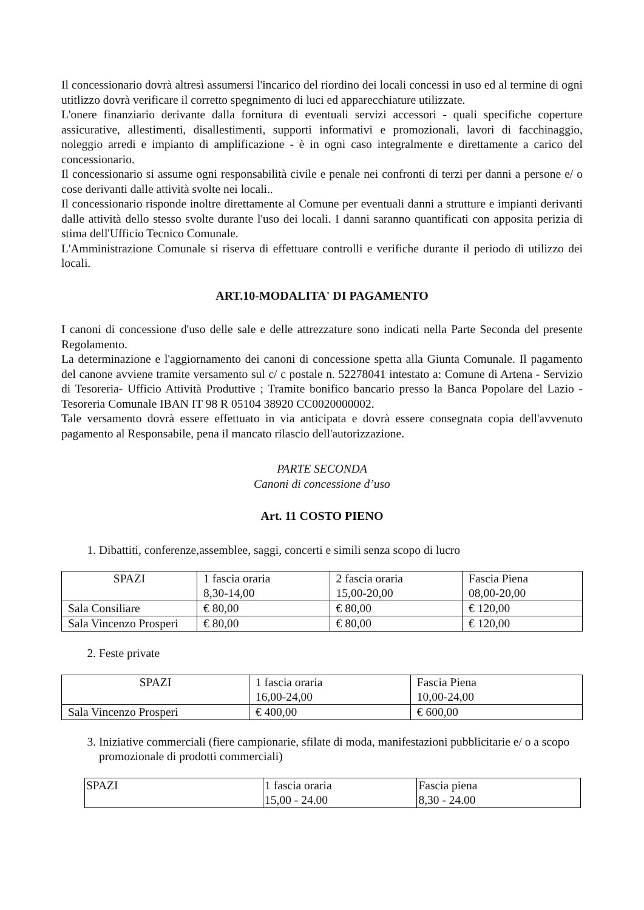Il concessionario dovrà altresì assumersi l'incarico del riordino dei locali concessi in uso ed al termine di ogni utitlizzo dovrà verificare il corretto spegnimento di luci ed apparecchiature utilizzate.
L'onere finanziario derivante dalla fornitura di eventuali servizi accessori - quali specifiche coperture assicurative, allestimenti, disallestimenti, supporti informativi e promozionali, lavori di facchinaggio, noleggio arredi e impianto di amplificazione - è in ogni caso integralmente e direttamente a carico del concessionario.
Il concessionario si assume ogni responsabilità civile e penale nei confronti di terzi per danni a persone e/ o cose derivanti dalle attività svolte nei locali..
Il concessionario risponde inoltre direttamente al Comune per eventuali danni a strutture e impianti derivanti dalle attività dello stesso svolte durante l'uso dei locali. I danni saranno quantificati con apposita perizia di stima dell'Ufficio Tecnico Comunale.
L'Amministrazione Comunale si riserva di effettuare controlli e verifiche durante il periodo di utilizzo dei locali.
ART.10-MODALITA' DI PAGAMENTO
I canoni di concessione d'uso delle sale e delle attrezzature sono indicati nella Parte Seconda del presente Regolamento.
La determinazione e l'aggiornamento dei canoni di concessione spetta alla Giunta Comunale. Il pagamento del canone avviene tramite versamento sul c/ c postale n. 52278041 intestato a: Comune di Artena - Servizio di Tesoreria- Ufficio Attività Produttive ; Tramite bonifico bancario presso la Banca Popolare del Lazio - Tesoreria Comunale IBAN IT 98 R 05104 38920 CC0020000002.
Tale versamento dovrà essere effettuato in via anticipata e dovrà essere consegnata copia dell'avvenuto pagamento al Responsabile, pena il mancato rilascio dell'autorizzazione.
PARTE SECONDA
Canoni di concessione d’uso
Art. 11 COSTO PIENO
1. Dibattiti, conferenze,assemblee, saggi, concerti e simili senza scopo di lucro
| SPAZI | 1 fascia oraria 8,30-14,00 | 2 fascia oraria 15,00-20,00 | Fascia Piena 08,00-20,00 |
| Sala Consiliare | € 80,00 | € 80,00 | € 120,00 |
| Sala Vincenzo Prosperi | € 80,00 | € 80,00 | € 120,00 |
2. Feste private
| SPAZI | 1 fascia oraria 16,00-24,00 | Fascia Piena 10,00-24,00 |
| Sala Vincenzo Prosperi | € 400,00 | € 600,00 |
3. Iniziative commerciali (fiere campionarie, sfilate di moda, manifestazioni pubblicitarie e/ o a scopo promozionale di prodotti commerciali)
| SPAZI | 1 fascia oraria 15,00 - 24.00 | Fascia piena 8,30 - 24.00 |